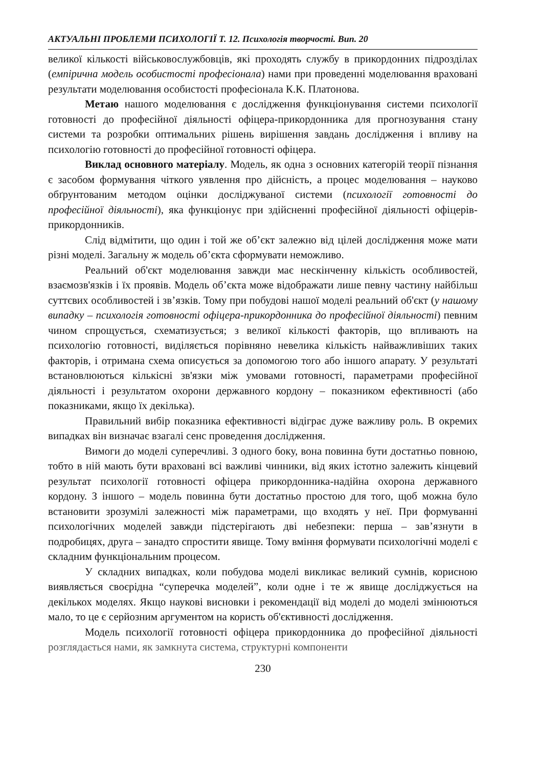АКТУАЛЬНІ ПРОБЛЕМИ ПСИХОЛОГІЇ Т. 12. Психологія творчості. Вип. 20
великої кількості військовослужбовців, які проходять службу в прикордонних підрозділах (емпірична модель особистості професіонала) нами при проведенні моделювання враховані результати моделювання особистості професіонала К.К. Платонова.
Метаю нашого моделювання є дослідження функціонування системи психології готовності до професійної діяльності офіцера-прикордонника для прогнозування стану системи та розробки оптимальних рішень вирішення завдань дослідження і впливу на психологію готовності до професійної готовності офіцера.
Виклад основного матеріалу. Модель, як одна з основних категорій теорії пізнання є засобом формування чіткого уявлення про дійсність, а процес моделювання – науково обґрунтованим методом оцінки досліджуваної системи (психології готовності до професійної діяльності), яка функціонує при здійсненні професійної діяльності офіцерів-прикордонників.
Слід відмітити, що один і той же об’єкт залежно від цілей дослідження може мати різні моделі. Загальну ж модель об’єкта сформувати неможливо.
Реальний об'єкт моделювання завжди має нескінченну кількість особливостей, взаємозв'язків і їх проявів. Модель об’єкта може відображати лише певну частину найбільш суттєвих особливостей і зв’язків. Тому при побудові нашої моделі реальний об'єкт (у нашому випадку – психологія готовності офіцера-прикордонника до професійної діяльності) певним чином спрощується, схематизується; з великої кількості факторів, що впливають на психологію готовності, виділяється порівняно невелика кількість найважливіших таких факторів, і отримана схема описується за допомогою того або іншого апарату. У результаті встановлюються кількісні зв'язки між умовами готовності, параметрами професійної діяльності і результатом охорони державного кордону – показником ефективності (або показниками, якщо їх декілька).
Правильний вибір показника ефективності відіграє дуже важливу роль. В окремих випадках він визначає взагалі сенс проведення дослідження.
Вимоги до моделі суперечливі. З одного боку, вона повинна бути достатньо повною, тобто в ній мають бути враховані всі важливі чинники, від яких істотно залежить кінцевий результат психології готовності офіцера прикордонника-надійна охорона державного кордону. З іншого – модель повинна бути достатньо простою для того, щоб можна було встановити зрозумілі залежності між параметрами, що входять у неї. При формуванні психологічних моделей завжди підстерігають дві небезпеки: перша – зав’язнути в подробицях, друга – занадто спростити явище. Тому вміння формувати психологічні моделі є складним функціональним процесом.
У складних випадках, коли побудова моделі викликає великий сумнів, корисною виявляється своєрідна “суперечка моделей”, коли одне і те ж явище досліджується на декількох моделях. Якщо наукові висновки і рекомендації від моделі до моделі змінюються мало, то це є серйозним аргументом на користь об'єктивності дослідження.
Модель психології готовності офіцера прикордонника до професійної діяльності розглядається нами, як замкнута система, структурні компоненти
230